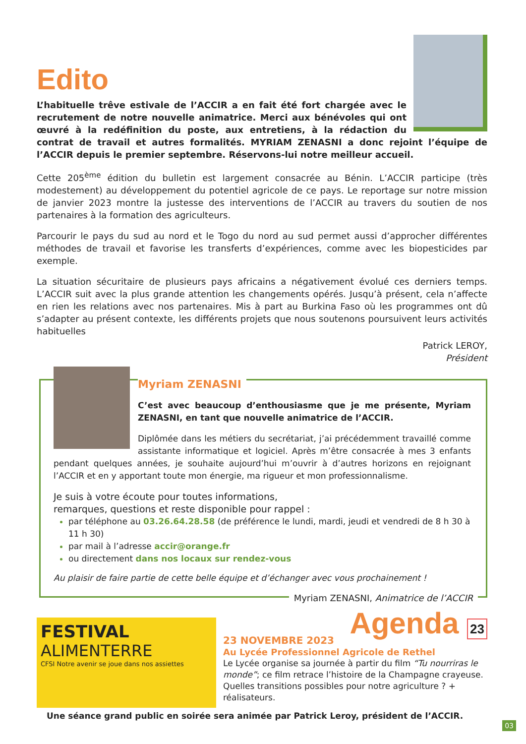Edito
L’habituelle trêve estivale de l’ACCIR a en fait été fort chargée avec le recrutement de notre nouvelle animatrice. Merci aux bénévoles qui ont œuvré à la redéfinition du poste, aux entretiens, à la rédaction du contrat de travail et autres formalités. MYRIAM ZENASNI a donc rejoint l’équipe de l’ACCIR depuis le premier septembre. Réservons-lui notre meilleur accueil.
Cette 205<sup>ème</sup> édition du bulletin est largement consacrée au Bénin. L’ACCIR participe (très modestement) au développement du potentiel agricole de ce pays. Le reportage sur notre mission de janvier 2023 montre la justesse des interventions de l’ACCIR au travers du soutien de nos partenaires à la formation des agriculteurs.
Parcourir le pays du sud au nord et le Togo du nord au sud permet aussi d’approcher différentes méthodes de travail et favorise les transferts d’expériences, comme avec les biopesticides par exemple.
La situation sécuritaire de plusieurs pays africains a négativement évolué ces derniers temps. L’ACCIR suit avec la plus grande attention les changements opérés. Jusqu’à présent, cela n’affecte en rien les relations avec nos partenaires. Mis à part au Burkina Faso où les programmes ont dû s’adapter au présent contexte, les différents projets que nous soutenons poursuivent leurs activités habituelles
Patrick LEROY,
Président
Myriam ZENASNI
C’est avec beaucoup d’enthousiasme que je me présente, Myriam ZENASNI, en tant que nouvelle animatrice de l’ACCIR.
Diplômée dans les métiers du secrétariat, j’ai précédemment travaillé comme assistante informatique et logiciel. Après m’être consacrée à mes 3 enfants pendant quelques années, je souhaite aujourd’hui m’ouvrir à d’autres horizons en rejoignant l’ACCIR et en y apportant toute mon énergie, ma rigueur et mon professionnalisme.
Je suis à votre écoute pour toutes informations,
remarques, questions et reste disponible pour rappel :
par téléphone au 03.26.64.28.58 (de préférence le lundi, mardi, jeudi et vendredi de 8 h 30 à 11 h 30)
par mail à l’adresse accir@orange.fr
ou directement dans nos locaux sur rendez-vous
Au plaisir de faire partie de cette belle équipe et d’échanger avec vous prochainement !
Myriam ZENASNI, Animatrice de l’ACCIR
FESTIVAL
ALIMENTERRE
CFSI Notre avenir se joue dans nos assiettes
Agenda 23
23 NOVEMBRE 2023
Au Lycée Professionnel Agricole de Rethel
Le Lycée organise sa journée à partir du film “Tu nourriras le monde”; ce film retrace l’histoire de la Champagne crayeuse. Quelles transitions possibles pour notre agriculture ? + réalisateurs.
Une séance grand public en soirée sera animée par Patrick Leroy, président de l’ACCIR.
03